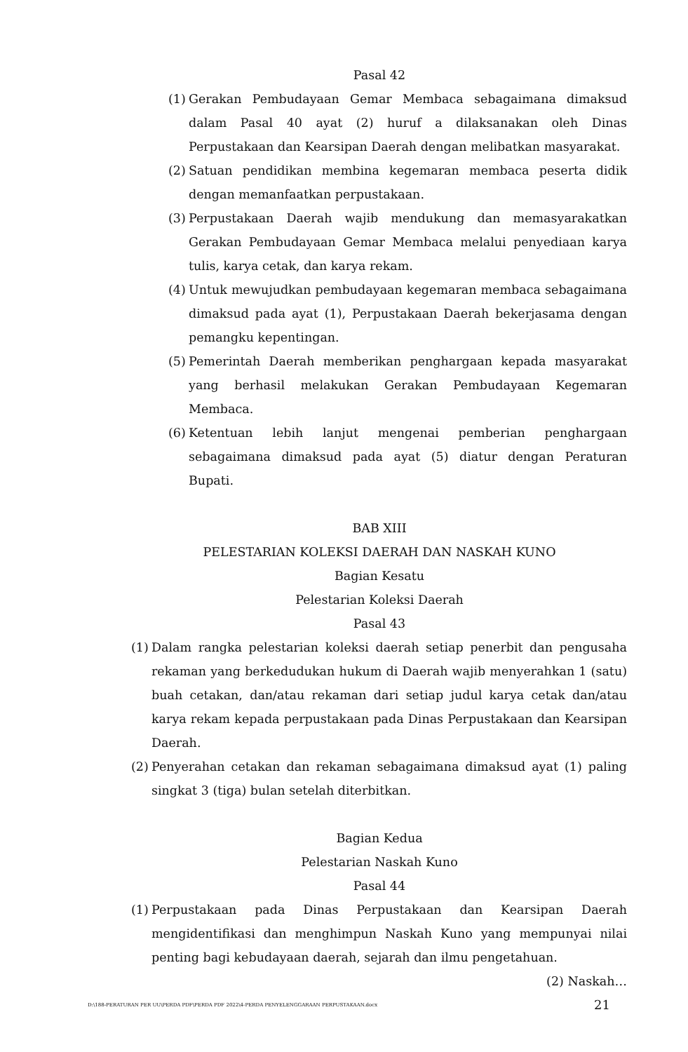Pasal 42
(1) Gerakan Pembudayaan Gemar Membaca sebagaimana dimaksud dalam Pasal 40 ayat (2) huruf a dilaksanakan oleh Dinas Perpustakaan dan Kearsipan Daerah dengan melibatkan masyarakat.
(2) Satuan pendidikan membina kegemaran membaca peserta didik dengan memanfaatkan perpustakaan.
(3) Perpustakaan Daerah wajib mendukung dan memasyarakatkan Gerakan Pembudayaan Gemar Membaca melalui penyediaan karya tulis, karya cetak, dan karya rekam.
(4) Untuk mewujudkan pembudayaan kegemaran membaca sebagaimana dimaksud pada ayat (1), Perpustakaan Daerah bekerjasama dengan pemangku kepentingan.
(5) Pemerintah Daerah memberikan penghargaan kepada masyarakat yang berhasil melakukan Gerakan Pembudayaan Kegemaran Membaca.
(6) Ketentuan lebih lanjut mengenai pemberian penghargaan sebagaimana dimaksud pada ayat (5) diatur dengan Peraturan Bupati.
BAB XIII
PELESTARIAN KOLEKSI DAERAH DAN NASKAH KUNO
Bagian Kesatu
Pelestarian Koleksi Daerah
Pasal 43
(1) Dalam rangka pelestarian koleksi daerah setiap penerbit dan pengusaha rekaman yang berkedudukan hukum di Daerah wajib menyerahkan 1 (satu) buah cetakan, dan/atau rekaman dari setiap judul karya cetak dan/atau karya rekam kepada perpustakaan pada Dinas Perpustakaan dan Kearsipan Daerah.
(2) Penyerahan cetakan dan rekaman sebagaimana dimaksud ayat (1) paling singkat 3 (tiga) bulan setelah diterbitkan.
Bagian Kedua
Pelestarian Naskah Kuno
Pasal 44
(1) Perpustakaan pada Dinas Perpustakaan dan Kearsipan Daerah mengidentifikasi dan menghimpun Naskah Kuno yang mempunyai nilai penting bagi kebudayaan daerah, sejarah dan ilmu pengetahuan.
(2) Naskah…
D:\188-PERATURAN PER UU\PERDA PDF\PERDA PDF 2022\4-PERDA PENYELENGGARAAN PERPUSTAKAAN.docx 21